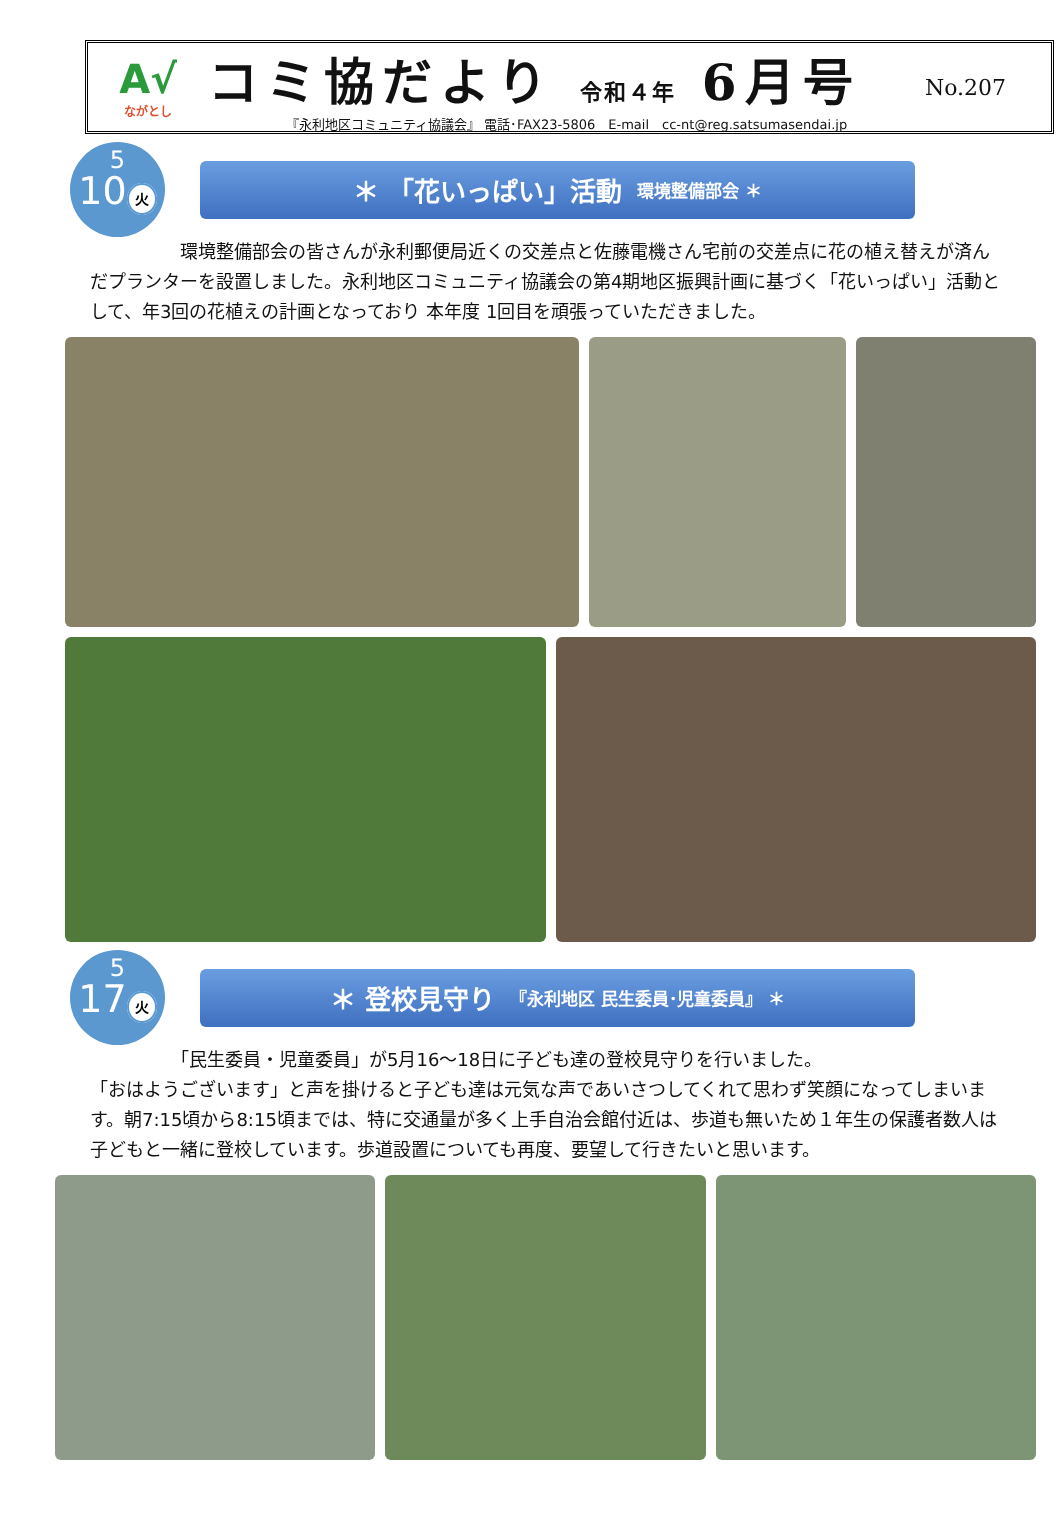A√
ながとし
コミ協だより 令和４年 6月号
『永利地区コミュニティ協議会』 電話･FAX23-5806　E-mail　cc-nt@reg.satsumasendai.jp
No.207
5
10 火
＊ 「花いっぱい」活動 環境整備部会 ＊
　　　　　環境整備部会の皆さんが永利郵便局近くの交差点と佐藤電機さん宅前の交差点に花の植え替えが済んだプランターを設置しました。永利地区コミュニティ協議会の第4期地区振興計画に基づく「花いっぱい」活動として、年3回の花植えの計画となっており 本年度 1回目を頑張っていただきました。
5
17 火
＊ 登校見守り 『永利地区 民生委員･児童委員』 ＊
　　　　　「民生委員・児童委員」が5月16～18日に子ども達の登校見守りを行いました。
「おはようございます」と声を掛けると子ども達は元気な声であいさつしてくれて思わず笑顔になってしまいます。朝7:15頃から8:15頃までは、特に交通量が多く上手自治会館付近は、歩道も無いため１年生の保護者数人は子どもと一緒に登校しています。歩道設置についても再度、要望して行きたいと思います。